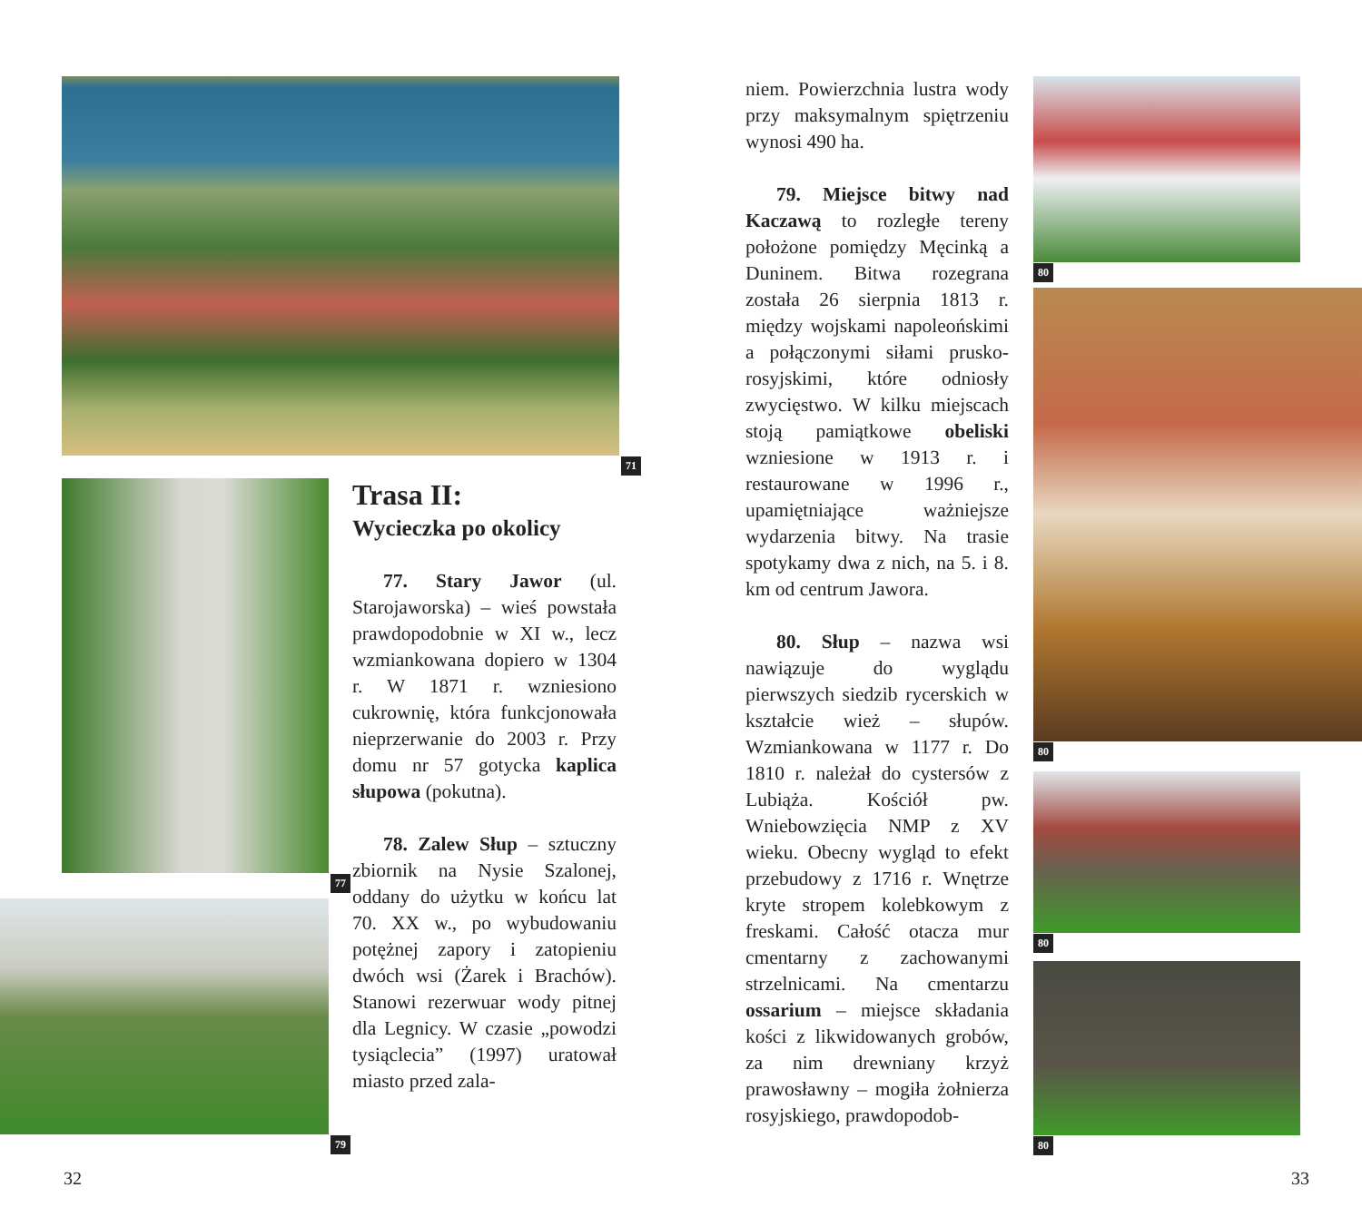71
77
79
Trasa II:
Wycieczka po okolicy
77. Stary Jawor (ul. Starojaworska) – wieś powstała prawdopodobnie w XI w., lecz wzmiankowana dopiero w 1304 r. W 1871 r. wzniesiono cukrownię, która funkcjonowała nieprzerwanie do 2003 r. Przy domu nr 57 gotycka kaplica słupowa (pokutna).
78. Zalew Słup – sztuczny zbiornik na Nysie Szalonej, oddany do użytku w końcu lat 70. XX w., po wybudowaniu potężnej zapory i zatopieniu dwóch wsi (Żarek i Brachów). Stanowi rezerwuar wody pitnej dla Legnicy. W czasie „powodzi tysiąclecia” (1997) uratował miasto przed zala-
32
niem. Powierzchnia lustra wody przy maksymalnym spiętrzeniu wynosi 490 ha.
79. Miejsce bitwy nad Kaczawą to rozległe tereny położone pomiędzy Męcinką a Duninem. Bitwa rozegrana została 26 sierpnia 1813 r. między wojskami napoleońskimi a połączonymi siłami prusko-rosyjskimi, które odniosły zwycięstwo. W kilku miejscach stoją pamiątkowe obeliski wzniesione w 1913 r. i restaurowane w 1996 r., upamiętniające ważniejsze wydarzenia bitwy. Na trasie spotykamy dwa z nich, na 5. i 8. km od centrum Jawora.
80. Słup – nazwa wsi nawiązuje do wyglądu pierwszych siedzib rycerskich w kształcie wież – słupów. Wzmiankowana w 1177 r. Do 1810 r. należał do cystersów z Lubiąża. Kościół pw. Wniebowzięcia NMP z XV wieku. Obecny wygląd to efekt przebudowy z 1716 r. Wnętrze kryte stropem kolebkowym z freskami. Całość otacza mur cmentarny z zachowanymi strzelnicami. Na cmentarzu ossarium – miejsce składania kości z likwidowanych grobów, za nim drewniany krzyż prawosławny – mogiła żołnierza rosyjskiego, prawdopodob-
80
80
80
80
33